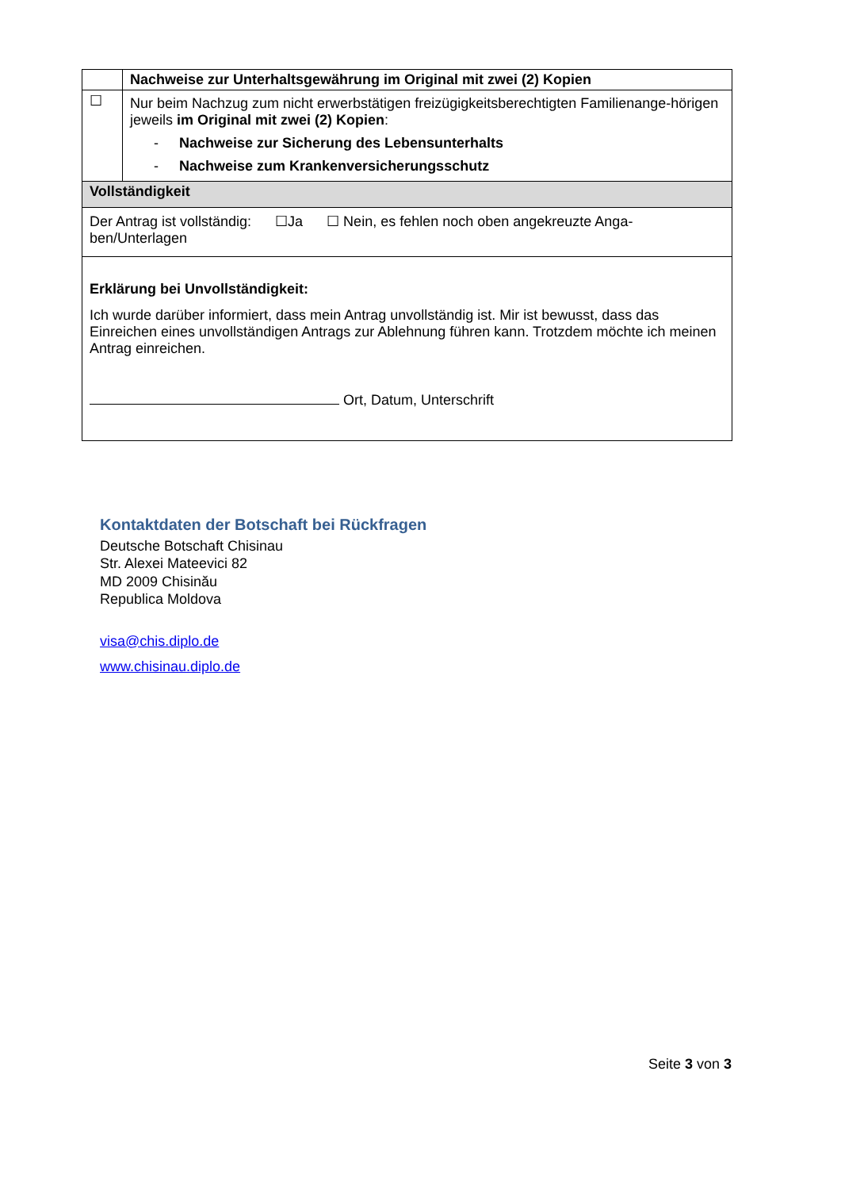| | Nachweise zur Unterhaltsgewährung im Original mit zwei (2) Kopien |
| ☐ | Nur beim Nachzug zum nicht erwerbstätigen freizügigkeitsberechtigten Familienange-hörigen jeweils im Original mit zwei (2) Kopien : - Nachweise zur Sicherung des Lebensunterhalts - Nachweise zum Krankenversicherungsschutz |
| Vollständigkeit | |
| Der Antrag ist vollständig: ☐Ja ☐ Nein, es fehlen noch oben angekreuzte Anga-ben/Unterlagen | |
| Erklärung bei Unvollständigkeit: Ich wurde darüber informiert, dass mein Antrag unvollständig ist. Mir ist bewusst, dass das Einreichen eines unvollständigen Antrags zur Ablehnung führen kann. Trotzdem möchte ich meinen Antrag einreichen. Ort, Datum, Unterschrift | |
Kontaktdaten der Botschaft bei Rückfragen
Deutsche Botschaft Chisinau
Str. Alexei Mateevici 82
MD 2009 Chisinău
Republica Moldova
visa@chis.diplo.de
www.chisinau.diplo.de
Seite 3 von 3